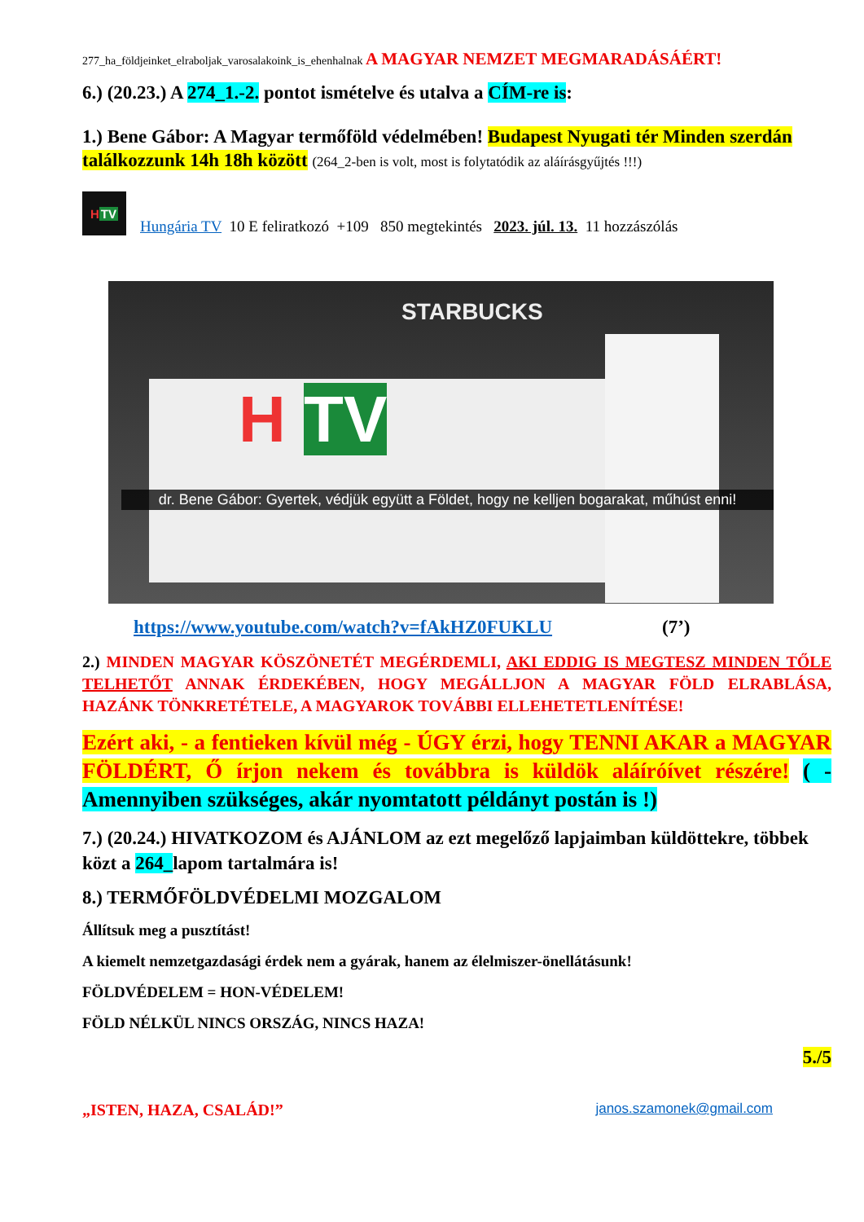277_ha_földjeinket_elraboljak_varosalakoink_is_ehenhalnak A MAGYAR NEMZET MEGMARADÁSÁÉRT!
6.) (20.23.) A 274_1.-2. pontot ismételve és utalva a CÍM-re is:
1.) Bene Gábor: A Magyar termőföld védelmében! Budapest Nyugati tér Minden szerdán találkozzunk 14h 18h között (264_2-ben is volt, most is folytatódik az aláírásgyűjtés !!!)
H TV
Hungária TV 10 E feliratkozó +109 850 megtekintés 2023. júl. 13. 11 hozzászólás
STARBUCKS
H TV
dr. Bene Gábor: Gyertek, védjük együtt a Földet, hogy ne kelljen bogarakat, műhúst enni!
https://www.youtube.com/watch?v=fAkHZ0FUKLU (7’)
2.) MINDEN MAGYAR KÖSZÖNETÉT MEGÉRDEMLI, AKI EDDIG IS MEGTESZ MINDEN TŐLE TELHETŐT ANNAK ÉRDEKÉBEN, HOGY MEGÁLLJON A MAGYAR FÖLD ELRABLÁSA, HAZÁNK TÖNKRETÉTELE, A MAGYAROK TOVÁBBI ELLEHETETLENÍTÉSE!
Ezért aki, - a fentieken kívül még - ÚGY érzi, hogy TENNI AKAR a MAGYAR FÖLDÉRT, Ő írjon nekem és továbbra is küldök aláíróívet részére! ( - Amennyiben szükséges, akár nyomtatott példányt postán is !)
7.) (20.24.) HIVATKOZOM és AJÁNLOM az ezt megelőző lapjaimban küldöttekre, többek közt a 264_lapom tartalmára is!
8.) TERMŐFÖLDVÉDELMI MOZGALOM
Állítsuk meg a pusztítást!
A kiemelt nemzetgazdasági érdek nem a gyárak, hanem az élelmiszer-önellátásunk!
FÖLDVÉDELEM = HON-VÉDELEM!
FÖLD NÉLKÜL NINCS ORSZÁG, NINCS HAZA!
5./5
„ISTEN, HAZA, CSALÁD!” janos.szamonek@gmail.com